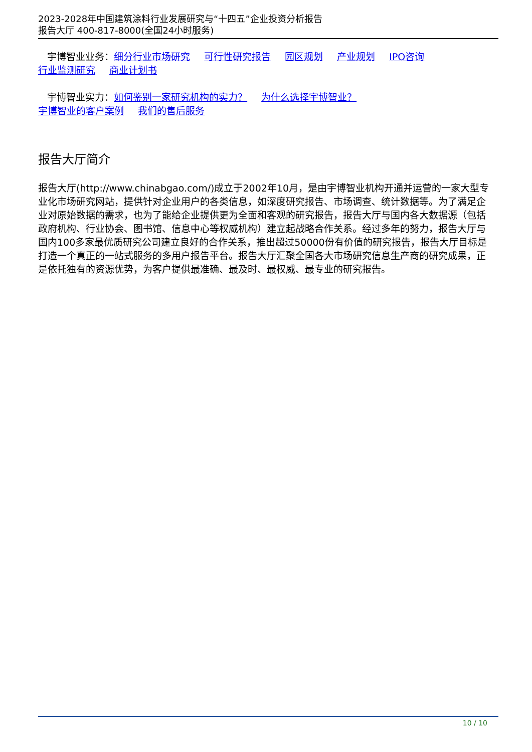2023-2028年中国建筑涂料行业发展研究与“十四五”企业投资分析报告
报告大厅 400-817-8000(全国24小时服务)
宇博智业业务：细分行业市场研究 可行性研究报告 园区规划 产业规划 IPO咨询
行业监测研究 商业计划书
宇博智业实力：如何鉴别一家研究机构的实力？ 为什么选择宇博智业？
宇博智业的客户案例 我们的售后服务
报告大厅简介
报告大厅(http://www.chinabgao.com/)成立于2002年10月，是由宇博智业机构开通并运营的一家大型专业化市场研究网站，提供针对企业用户的各类信息，如深度研究报告、市场调查、统计数据等。为了满足企业对原始数据的需求，也为了能给企业提供更为全面和客观的研究报告，报告大厅与国内各大数据源（包括政府机构、行业协会、图书馆、信息中心等权威机构）建立起战略合作关系。经过多年的努力，报告大厅与国内100多家最优质研究公司建立良好的合作关系，推出超过50000份有价值的研究报告，报告大厅目标是打造一个真正的一站式服务的多用户报告平台。报告大厅汇聚全国各大市场研究信息生产商的研究成果，正是依托独有的资源优势，为客户提供最准确、最及时、最权威、最专业的研究报告。
10 / 10